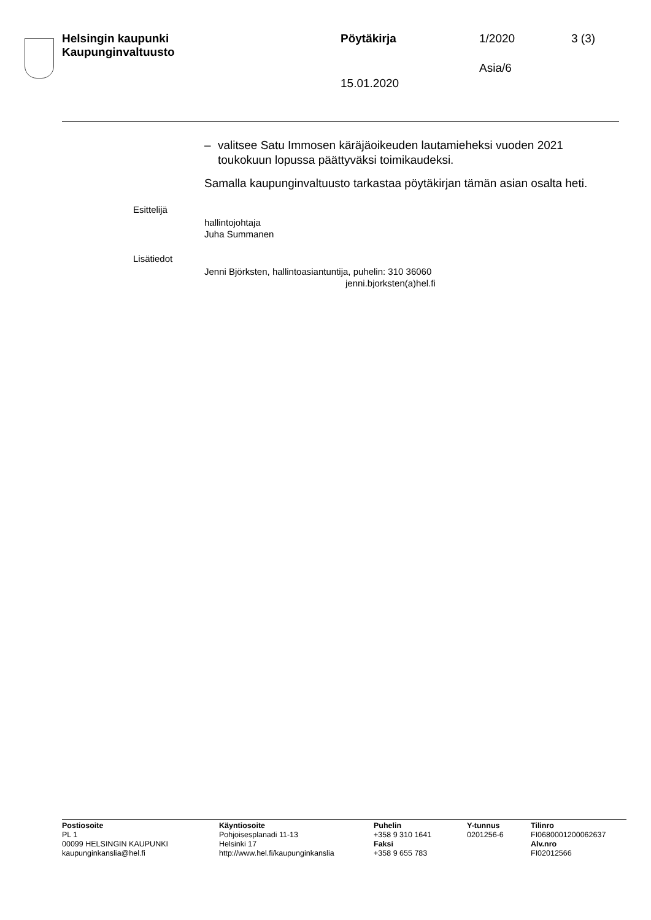Helsingin kaupunki
Kaupunginvaltuusto
Pöytäkirja 1/2020 3 (3)
Asia/6
15.01.2020
– valitsee Satu Immosen käräjäoikeuden lautamieheksi vuoden 2021 toukokuun lopussa päättyväksi toimikaudeksi.
Samalla kaupunginvaltuusto tarkastaa pöytäkirjan tämän asian osalta heti.
Esittelijä
hallintojohtaja
Juha Summanen
Lisätiedot
Jenni Björksten, hallintoasiantuntija, puhelin: 310 36060
jenni.bjorksten(a)hel.fi
Postiosoite
PL 1
00099 HELSINGIN KAUPUNKI
kaupunginkanslia@hel.fi
Käyntiosoite
Pohjoisesplanadi 11-13
Helsinki 17
http://www.hel.fi/kaupunginkanslia
Puhelin
+358 9 310 1641
Faksi
+358 9 655 783
Y-tunnus
0201256-6
Tilinro
FI0680001200062637
Alv.nro
FI02012566